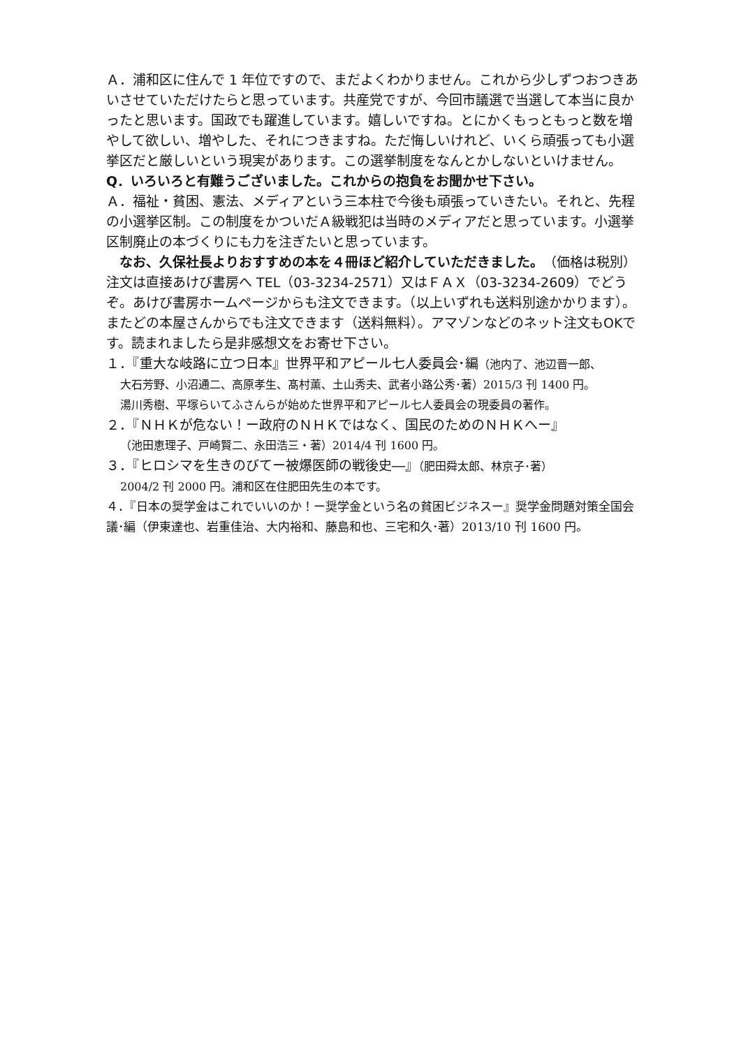Ａ．浦和区に住んで 1 年位ですので、まだよくわかりません。これから少しずつおつきあいさせていただけたらと思っています。共産党ですが、今回市議選で当選して本当に良かったと思います。国政でも躍進しています。嬉しいですね。とにかくもっともっと数を増やして欲しい、増やした、それにつきますね。ただ悔しいけれど、いくら頑張っても小選挙区だと厳しいという現実があります。この選挙制度をなんとかしないといけません。
Q．いろいろと有難うございました。これからの抱負をお聞かせ下さい。
Ａ．福祉・貧困、憲法、メディアという三本柱で今後も頑張っていきたい。それと、先程の小選挙区制。この制度をかついだＡ級戦犯は当時のメディアだと思っています。小選挙区制廃止の本づくりにも力を注ぎたいと思っています。
　なお、久保社長よりおすすめの本を４冊ほど紹介していただきました。（価格は税別）注文は直接あけび書房へ TEL（03-3234-2571）又はＦＡＸ（03-3234-2609）でどうぞ。あけび書房ホームページからも注文できます。（以上いずれも送料別途かかります）。またどの本屋さんからでも注文できます（送料無料）。アマゾンなどのネット注文もOKです。読まれましたら是非感想文をお寄せ下さい。
１．『重大な岐路に立つ日本』世界平和アピール七人委員会･編（池内了、池辺晋一郎、
大石芳野、小沼通二、高原孝生、髙村薫、土山秀夫、武者小路公秀･著）2015/3 刊 1400 円。
湯川秀樹、平塚らいてふさんらが始めた世界平和アピール七人委員会の現委員の著作。
２．『ＮＨＫが危ない！ー政府のＮＨＫではなく、国民のためのＮＨＫへー』
（池田恵理子、戸崎賢二、永田浩三・著）2014/4 刊 1600 円。
３．『ヒロシマを生きのびてー被爆医師の戦後史―』（肥田舜太郎、林京子･著）
2004/2 刊 2000 円。浦和区在住肥田先生の本です。
４．『日本の奨学金はこれでいいのか！ー奨学金という名の貧困ビジネスー』奨学金問題対策全国会議･編（伊東達也、岩重佳治、大内裕和、藤島和也、三宅和久･著）2013/10 刊 1600 円。